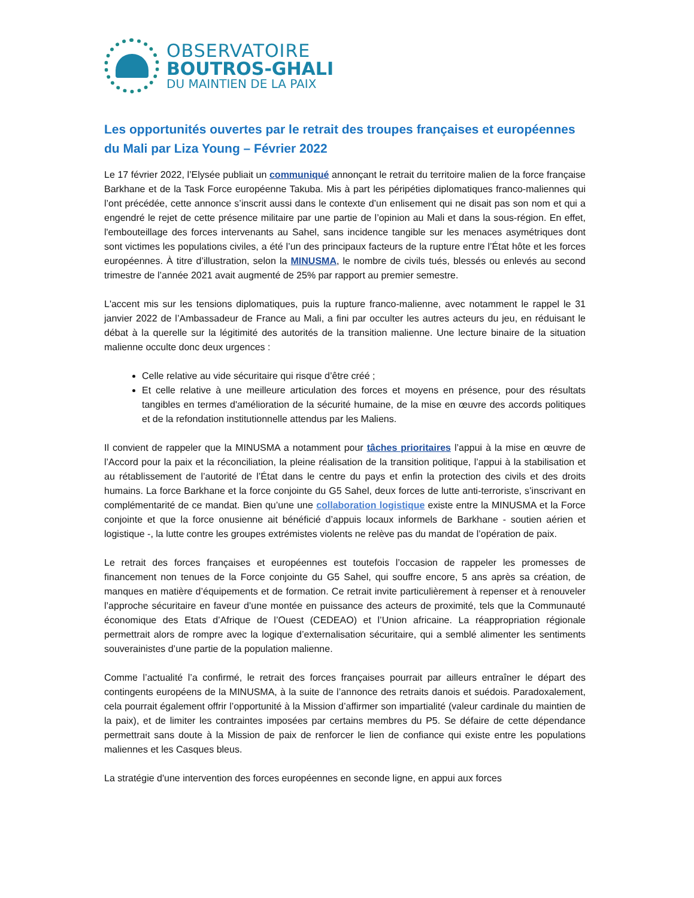OBSERVATOIRE
BOUTROS-GHALI
DU MAINTIEN DE LA PAIX
Les opportunités ouvertes par le retrait des troupes françaises et européennes du Mali par Liza Young – Février 2022
Le 17 février 2022, l’Elysée publiait un communiqué annonçant le retrait du territoire malien de la force française Barkhane et de la Task Force européenne Takuba. Mis à part les péripéties diplomatiques franco-maliennes qui l’ont précédée, cette annonce s’inscrit aussi dans le contexte d’un enlisement qui ne disait pas son nom et qui a engendré le rejet de cette présence militaire par une partie de l’opinion au Mali et dans la sous-région. En effet, l'embouteillage des forces intervenants au Sahel, sans incidence tangible sur les menaces asymétriques dont sont victimes les populations civiles, a été l’un des principaux facteurs de la rupture entre l’État hôte et les forces européennes. À titre d’illustration, selon la MINUSMA, le nombre de civils tués, blessés ou enlevés au second trimestre de l’année 2021 avait augmenté de 25% par rapport au premier semestre.
L'accent mis sur les tensions diplomatiques, puis la rupture franco-malienne, avec notamment le rappel le 31 janvier 2022 de l’Ambassadeur de France au Mali, a fini par occulter les autres acteurs du jeu, en réduisant le débat à la querelle sur la légitimité des autorités de la transition malienne. Une lecture binaire de la situation malienne occulte donc deux urgences :
Celle relative au vide sécuritaire qui risque d’être créé ;
Et celle relative à une meilleure articulation des forces et moyens en présence, pour des résultats tangibles en termes d'amélioration de la sécurité humaine, de la mise en œuvre des accords politiques et de la refondation institutionnelle attendus par les Maliens.
Il convient de rappeler que la MINUSMA a notamment pour tâches prioritaires l’appui à la mise en œuvre de l’Accord pour la paix et la réconciliation, la pleine réalisation de la transition politique, l’appui à la stabilisation et au rétablissement de l’autorité de l’État dans le centre du pays et enfin la protection des civils et des droits humains. La force Barkhane et la force conjointe du G5 Sahel, deux forces de lutte anti-terroriste, s’inscrivant en complémentarité de ce mandat. Bien qu’une une collaboration logistique existe entre la MINUSMA et la Force conjointe et que la force onusienne ait bénéficié d’appuis locaux informels de Barkhane - soutien aérien et logistique -, la lutte contre les groupes extrémistes violents ne relève pas du mandat de l’opération de paix.
Le retrait des forces françaises et européennes est toutefois l’occasion de rappeler les promesses de financement non tenues de la Force conjointe du G5 Sahel, qui souffre encore, 5 ans après sa création, de manques en matière d’équipements et de formation. Ce retrait invite particulièrement à repenser et à renouveler l’approche sécuritaire en faveur d’une montée en puissance des acteurs de proximité, tels que la Communauté économique des Etats d’Afrique de l’Ouest (CEDEAO) et l’Union africaine. La réappropriation régionale permettrait alors de rompre avec la logique d’externalisation sécuritaire, qui a semblé alimenter les sentiments souverainistes d’une partie de la population malienne.
Comme l’actualité l’a confirmé, le retrait des forces françaises pourrait par ailleurs entraîner le départ des contingents européens de la MINUSMA, à la suite de l’annonce des retraits danois et suédois. Paradoxalement, cela pourrait également offrir l’opportunité à la Mission d’affirmer son impartialité (valeur cardinale du maintien de la paix), et de limiter les contraintes imposées par certains membres du P5. Se défaire de cette dépendance permettrait sans doute à la Mission de paix de renforcer le lien de confiance qui existe entre les populations maliennes et les Casques bleus.
La stratégie d'une intervention des forces européennes en seconde ligne, en appui aux forces